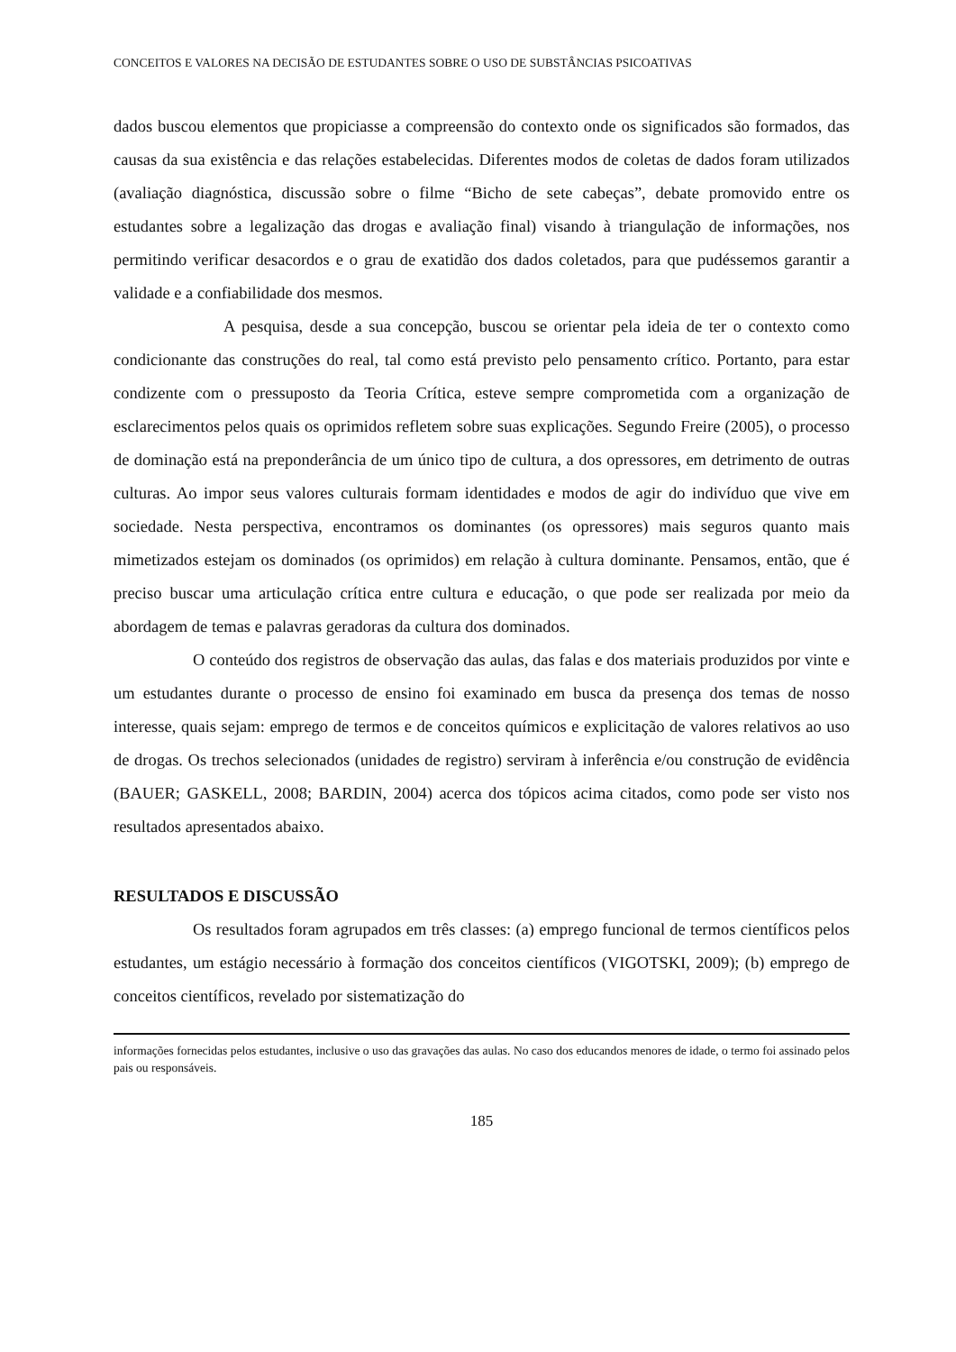CONCEITOS E VALORES NA DECISÃO DE ESTUDANTES SOBRE O USO DE SUBSTÂNCIAS PSICOATIVAS
dados buscou elementos que propiciasse a compreensão do contexto onde os significados são formados, das causas da sua existência e das relações estabelecidas. Diferentes modos de coletas de dados foram utilizados (avaliação diagnóstica, discussão sobre o filme “Bicho de sete cabeças”, debate promovido entre os estudantes sobre a legalização das drogas e avaliação final) visando à triangulação de informações, nos permitindo verificar desacordos e o grau de exatidão dos dados coletados, para que pudéssemos garantir a validade e a confiabilidade dos mesmos.
A pesquisa, desde a sua concepção, buscou se orientar pela ideia de ter o contexto como condicionante das construções do real, tal como está previsto pelo pensamento crítico. Portanto, para estar condizente com o pressuposto da Teoria Crítica, esteve sempre comprometida com a organização de esclarecimentos pelos quais os oprimidos refletem sobre suas explicações. Segundo Freire (2005), o processo de dominação está na preponderância de um único tipo de cultura, a dos opressores, em detrimento de outras culturas. Ao impor seus valores culturais formam identidades e modos de agir do indivíduo que vive em sociedade. Nesta perspectiva, encontramos os dominantes (os opressores) mais seguros quanto mais mimetizados estejam os dominados (os oprimidos) em relação à cultura dominante. Pensamos, então, que é preciso buscar uma articulação crítica entre cultura e educação, o que pode ser realizada por meio da abordagem de temas e palavras geradoras da cultura dos dominados.
O conteúdo dos registros de observação das aulas, das falas e dos materiais produzidos por vinte e um estudantes durante o processo de ensino foi examinado em busca da presença dos temas de nosso interesse, quais sejam: emprego de termos e de conceitos químicos e explicitação de valores relativos ao uso de drogas. Os trechos selecionados (unidades de registro) serviram à inferência e/ou construção de evidência (BAUER; GASKELL, 2008; BARDIN, 2004) acerca dos tópicos acima citados, como pode ser visto nos resultados apresentados abaixo.
RESULTADOS E DISCUSSÃO
Os resultados foram agrupados em três classes: (a) emprego funcional de termos científicos pelos estudantes, um estágio necessário à formação dos conceitos científicos (VIGOTSKI, 2009); (b) emprego de conceitos científicos, revelado por sistematização do
informações fornecidas pelos estudantes, inclusive o uso das gravações das aulas. No caso dos educandos menores de idade, o termo foi assinado pelos pais ou responsáveis.
185